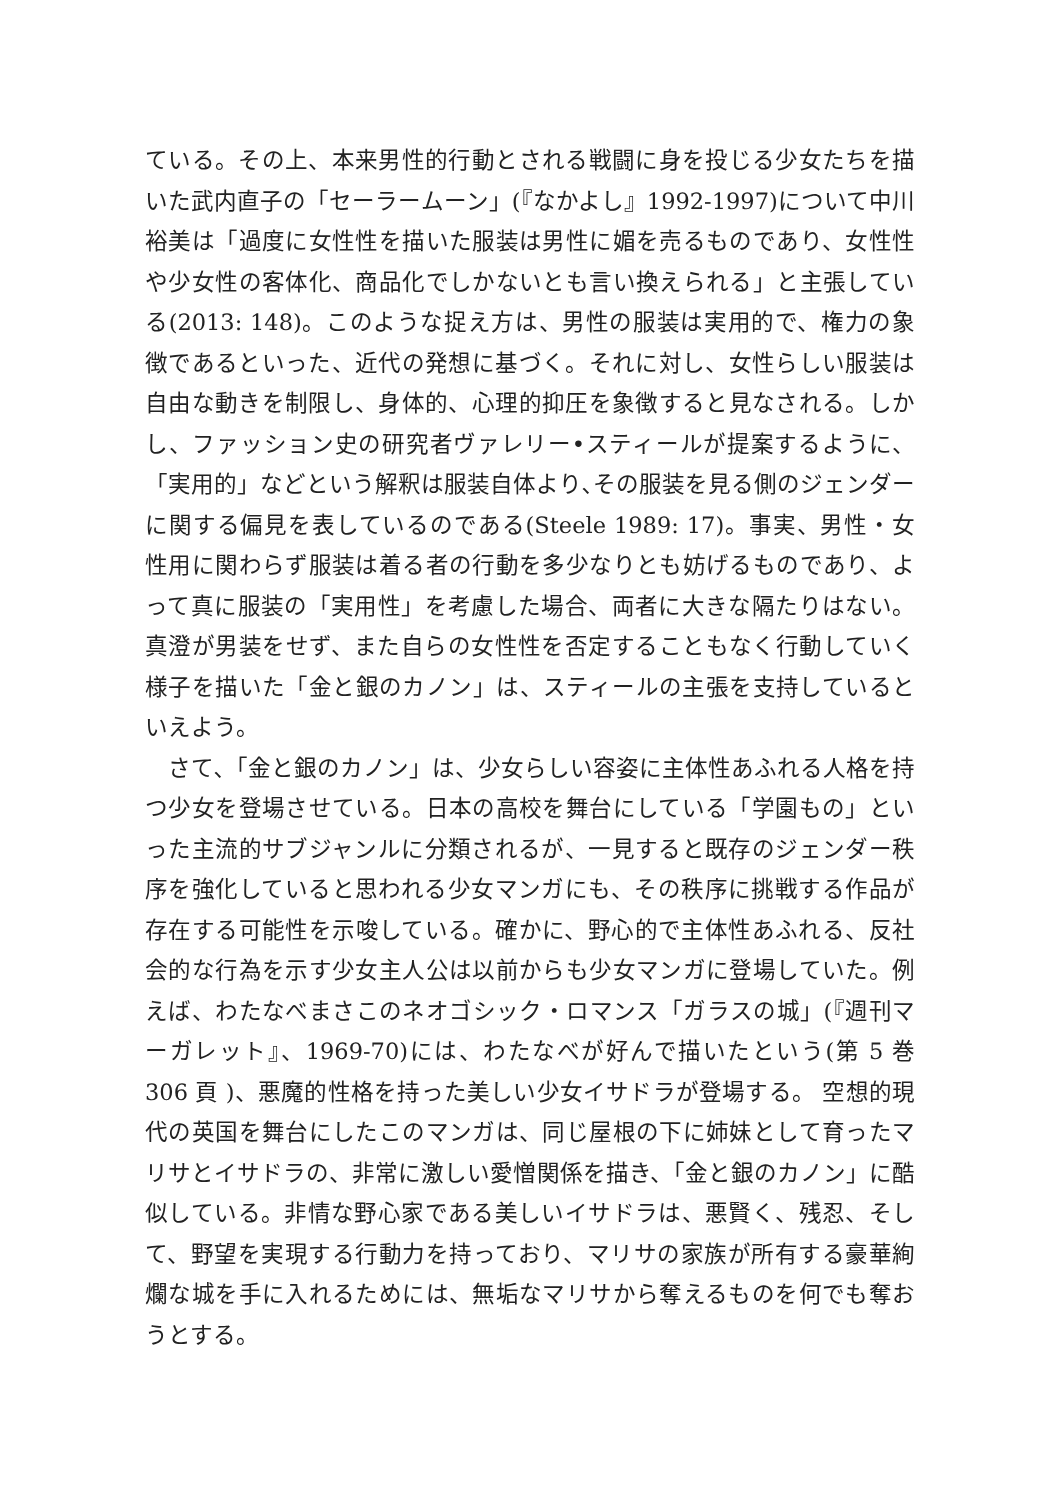ている。その上、本来男性的行動とされる戦闘に身を投じる少女たちを描いた武内直子の「セーラームーン」(『なかよし』1992-1997)について中川裕美は「過度に女性性を描いた服装は男性に媚を売るものであり、女性性や少女性の客体化、商品化でしかないとも言い換えられる」と主張している(2013: 148)。このような捉え方は、男性の服装は実用的で、権力の象徴であるといった、近代の発想に基づく。それに対し、女性らしい服装は自由な動きを制限し、身体的、心理的抑圧を象徴すると見なされる。しかし、ファッション史の研究者ヴァレリー•スティールが提案するように、「実用的」などという解釈は服装自体より､その服装を見る側のジェンダーに関する偏見を表しているのである(Steele 1989: 17)。事実、男性・女性用に関わらず服装は着る者の行動を多少なりとも妨げるものであり、よって真に服装の「実用性」を考慮した場合、両者に大きな隔たりはない。真澄が男装をせず、また自らの女性性を否定することもなく行動していく様子を描いた「金と銀のカノン」は、スティールの主張を支持しているといえよう。
さて､「金と銀のカノン」は、少女らしい容姿に主体性あふれる人格を持つ少女を登場させている。日本の高校を舞台にしている「学園もの」といった主流的サブジャンルに分類されるが、一見すると既存のジェンダー秩序を強化していると思われる少女マンガにも、その秩序に挑戦する作品が存在する可能性を示唆している。確かに、野心的で主体性あふれる、反社会的な行為を示す少女主人公は以前からも少女マンガに登場していた。例えば、わたなべまさこのネオゴシック・ロマンス「ガラスの城」(『週刊マーガレット』、1969-70)には、わたなべが好んで描いたという(第 5 巻 306 頁 )、悪魔的性格を持った美しい少女イサドラが登場する。 空想的現代の英国を舞台にしたこのマンガは、同じ屋根の下に姉妹として育ったマリサとイサドラの、非常に激しい愛憎関係を描き、「金と銀のカノン」に酷似している。非情な野心家である美しいイサドラは、悪賢く、残忍、そして、野望を実現する行動力を持っており、マリサの家族が所有する豪華絢爛な城を手に入れるためには、無垢なマリサから奪えるものを何でも奪おうとする。